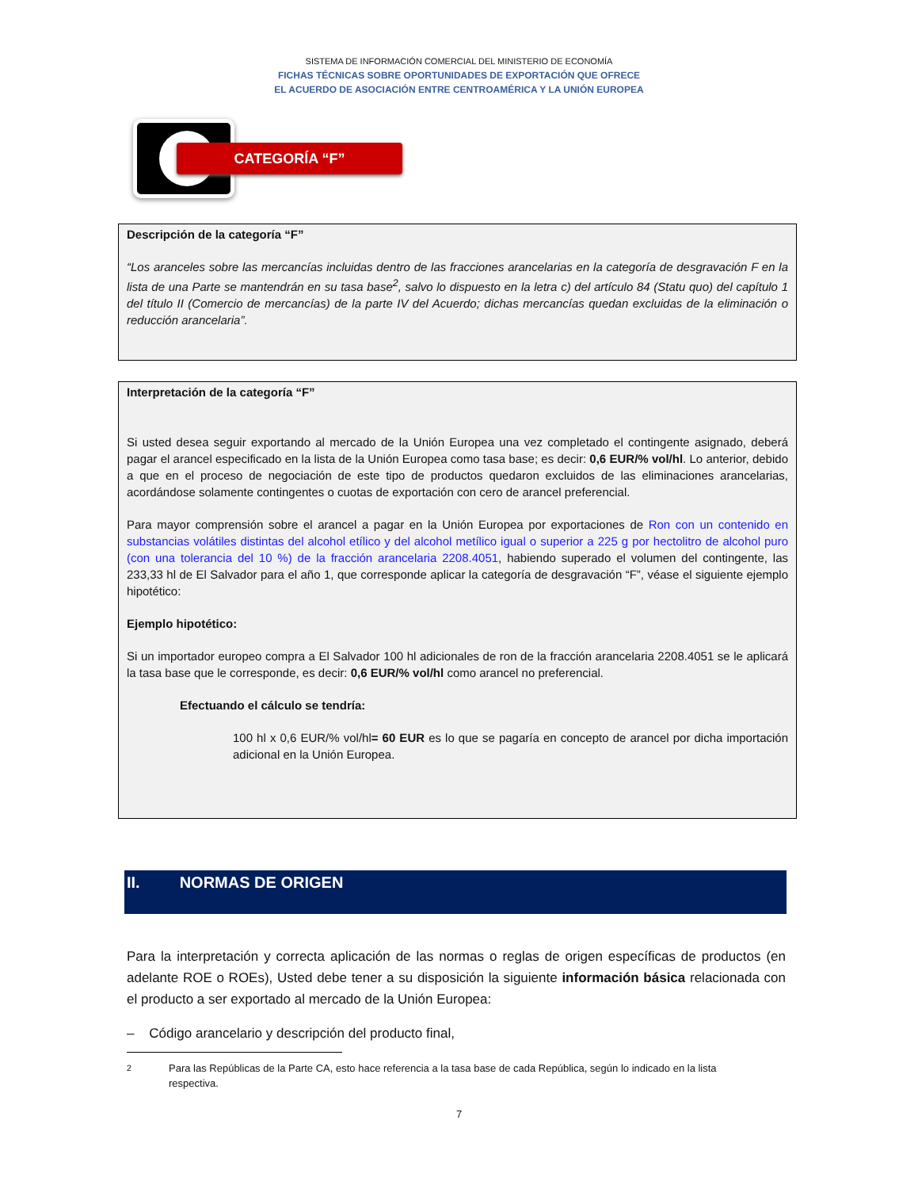SISTEMA DE INFORMACIÓN COMERCIAL DEL MINISTERIO DE ECONOMÍA
FICHAS TÉCNICAS SOBRE OPORTUNIDADES DE EXPORTACIÓN QUE OFRECE
EL ACUERDO DE ASOCIACIÓN ENTRE CENTROAMÉRICA Y LA UNIÓN EUROPEA
CATEGORÍA “F”
Descripción de la categoría “F”
“Los aranceles sobre las mercancías incluidas dentro de las fracciones arancelarias en la categoría de desgravación F en la lista de una Parte se mantendrán en su tasa base<sup>2</sup>, salvo lo dispuesto en la letra c) del artículo 84 (Statu quo) del capítulo 1 del título II (Comercio de mercancías) de la parte IV del Acuerdo; dichas mercancías quedan excluidas de la eliminación o reducción arancelaria”.
Interpretación de la categoría “F”
Si usted desea seguir exportando al mercado de la Unión Europea una vez completado el contingente asignado, deberá pagar el arancel especificado en la lista de la Unión Europea como tasa base; es decir: 0,6 EUR/% vol/hl. Lo anterior, debido a que en el proceso de negociación de este tipo de productos quedaron excluidos de las eliminaciones arancelarias, acordándose solamente contingentes o cuotas de exportación con cero de arancel preferencial.
Para mayor comprensión sobre el arancel a pagar en la Unión Europea por exportaciones de Ron con un contenido en substancias volátiles distintas del alcohol etílico y del alcohol metílico igual o superior a 225 g por hectolitro de alcohol puro (con una tolerancia del 10 %) de la fracción arancelaria 2208.4051, habiendo superado el volumen del contingente, las 233,33 hl de El Salvador para el año 1, que corresponde aplicar la categoría de desgravación “F”, véase el siguiente ejemplo hipotético:
Ejemplo hipotético:
Si un importador europeo compra a El Salvador 100 hl adicionales de ron de la fracción arancelaria 2208.4051 se le aplicará la tasa base que le corresponde, es decir: 0,6 EUR/% vol/hl como arancel no preferencial.
Efectuando el cálculo se tendría:
100 hl x 0,6 EUR/% vol/hl= 60 EUR es lo que se pagaría en concepto de arancel por dicha importación adicional en la Unión Europea.
II. NORMAS DE ORIGEN
Para la interpretación y correcta aplicación de las normas o reglas de origen específicas de productos (en adelante ROE o ROEs), Usted debe tener a su disposición la siguiente información básica relacionada con el producto a ser exportado al mercado de la Unión Europea:
– Código arancelario y descripción del producto final,
<sup>2</sup> Para las Repúblicas de la Parte CA, esto hace referencia a la tasa base de cada República, según lo indicado en la lista respectiva.
7